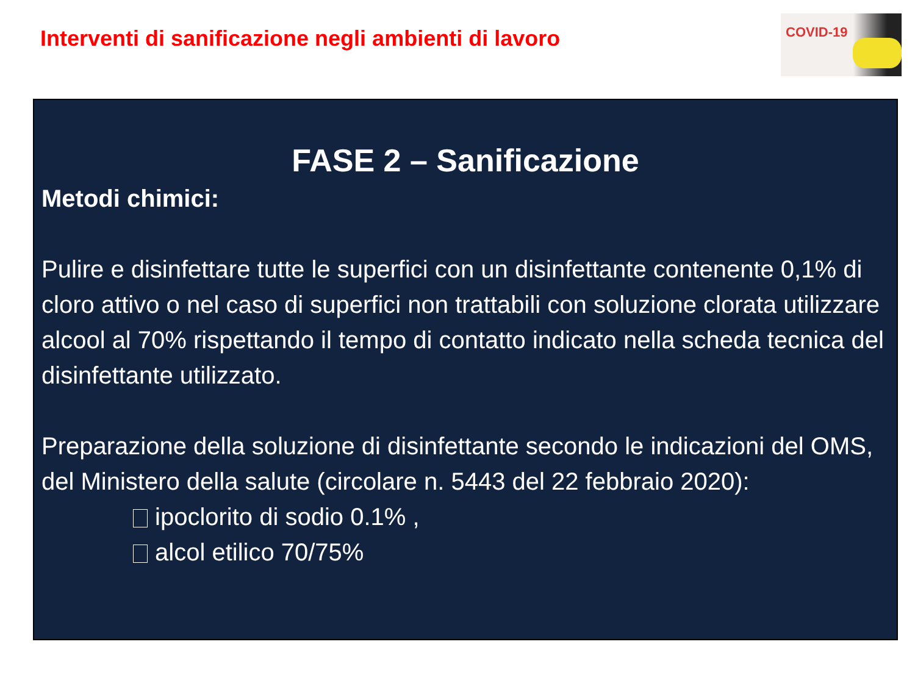Interventi di sanificazione negli ambienti di lavoro
COVID-19
FASE 2 – Sanificazione
Metodi chimici:
Pulire e disinfettare tutte le superfici con un disinfettante contenente 0,1% di cloro attivo o nel caso di superfici non trattabili con soluzione clorata utilizzare alcool al 70% rispettando il tempo di contatto indicato nella scheda tecnica del disinfettante utilizzato.
Preparazione della soluzione di disinfettante secondo le indicazioni del OMS, del Ministero della salute (circolare n. 5443 del 22 febbraio 2020):
ipoclorito di sodio 0.1% ,
alcol etilico 70/75%